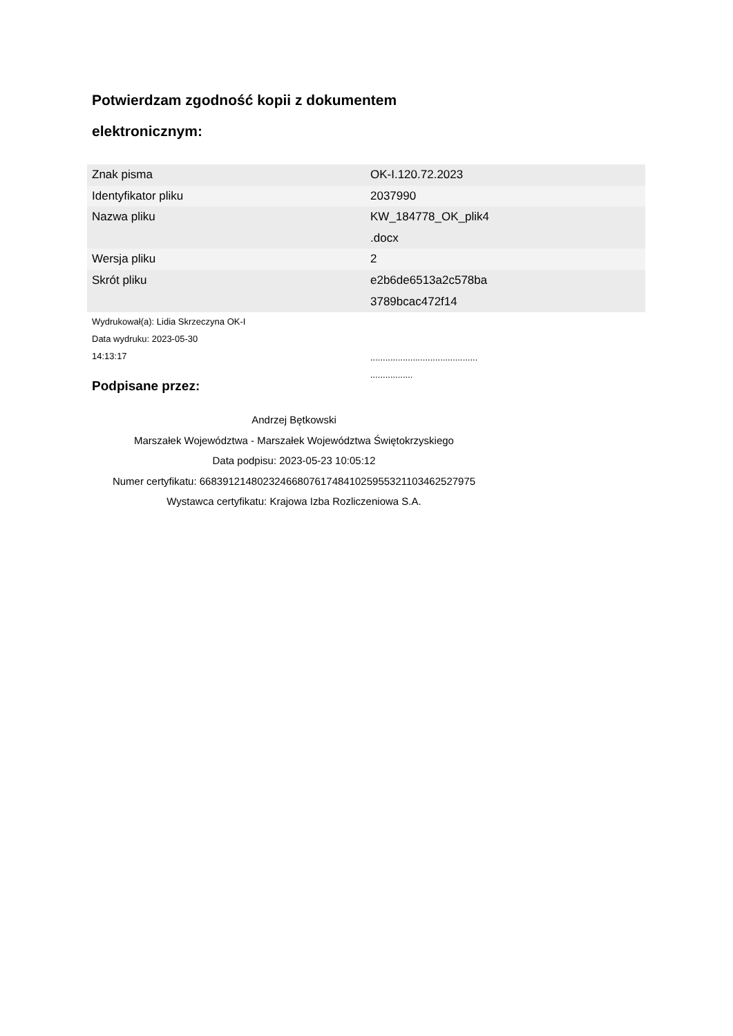Potwierdzam zgodność kopii z dokumentem elektronicznym:
| Znak pisma | OK-I.120.72.2023 |
| Identyfikator pliku | 2037990 |
| Nazwa pliku | KW_184778_OK_plik4 .docx |
| Wersja pliku | 2 |
| Skrót pliku | e2b6de6513a2c578ba 3789bcac472f14 |
Wydrukował(a): Lidia Skrzeczyna OK-I
Data wydruku: 2023-05-30
14:13:17
...........................................
.................
Podpisane przez:
Andrzej Bętkowski
Marszałek Województwa - Marszałek Województwa Świętokrzyskiego
Data podpisu: 2023-05-23 10:05:12
Numer certyfikatu: 668391214802324668076174841025955321103462527975
Wystawca certyfikatu: Krajowa Izba Rozliczeniowa S.A.